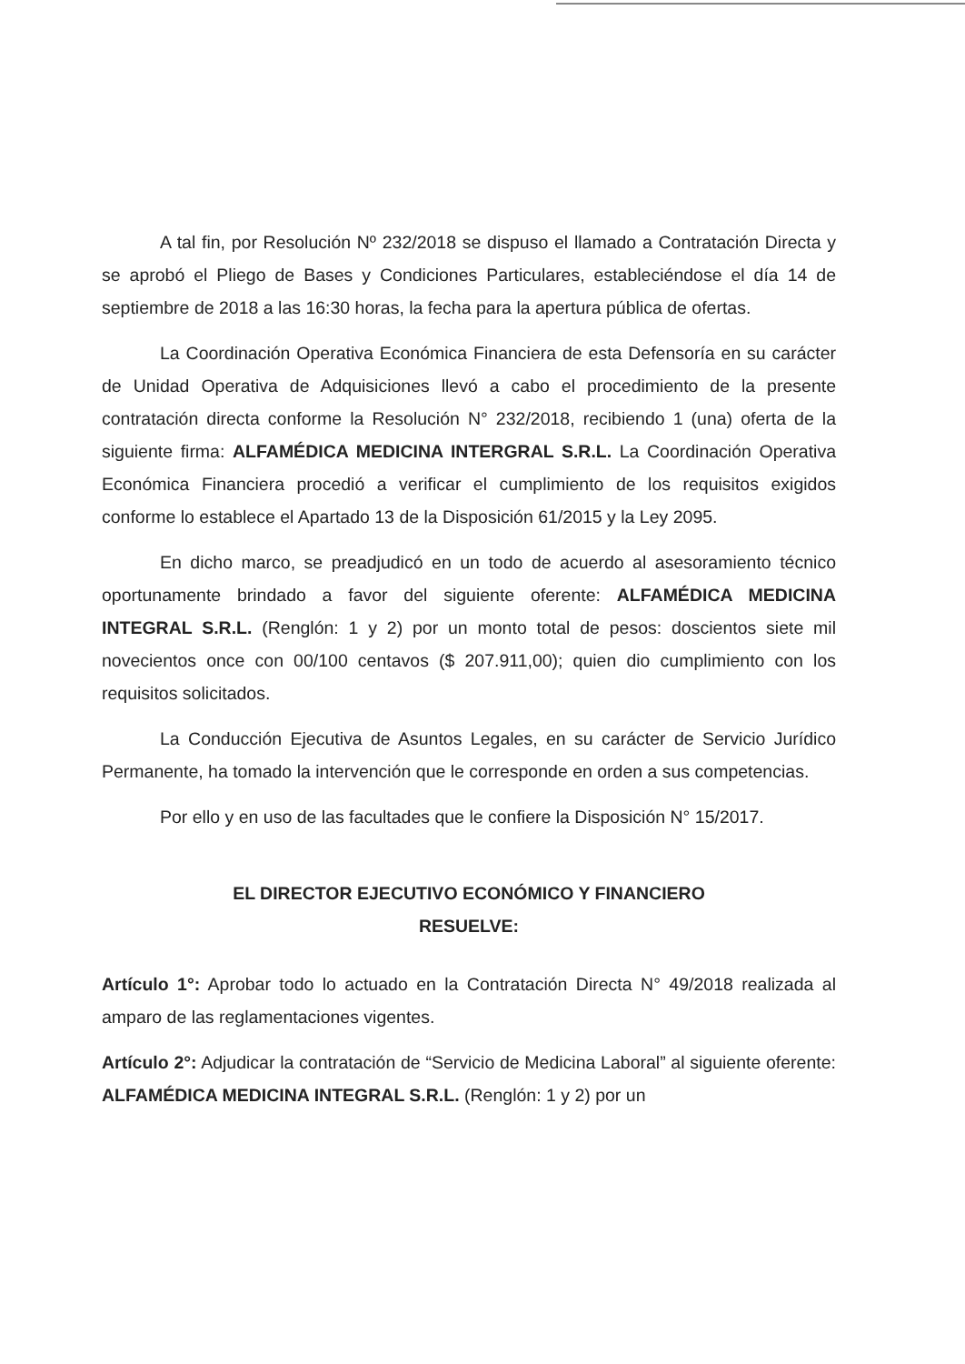A tal fin, por Resolución Nº 232/2018 se dispuso el llamado a Contratación Directa y se aprobó el Pliego de Bases y Condiciones Particulares, estableciéndose el día 14 de septiembre de 2018 a las 16:30 horas, la fecha para la apertura pública de ofertas.
La Coordinación Operativa Económica Financiera de esta Defensoría en su carácter de Unidad Operativa de Adquisiciones llevó a cabo el procedimiento de la presente contratación directa conforme la Resolución N° 232/2018, recibiendo 1 (una) oferta de la siguiente firma: ALFAMÉDICA MEDICINA INTERGRAL S.R.L. La Coordinación Operativa Económica Financiera procedió a verificar el cumplimiento de los requisitos exigidos conforme lo establece el Apartado 13 de la Disposición 61/2015 y la Ley 2095.
En dicho marco, se preadjudicó en un todo de acuerdo al asesoramiento técnico oportunamente brindado a favor del siguiente oferente: ALFAMÉDICA MEDICINA INTEGRAL S.R.L. (Renglón: 1 y 2) por un monto total de pesos: doscientos siete mil novecientos once con 00/100 centavos ($ 207.911,00); quien dio cumplimiento con los requisitos solicitados.
La Conducción Ejecutiva de Asuntos Legales, en su carácter de Servicio Jurídico Permanente, ha tomado la intervención que le corresponde en orden a sus competencias.
Por ello y en uso de las facultades que le confiere la Disposición N° 15/2017.
EL DIRECTOR EJECUTIVO ECONÓMICO Y FINANCIERO
RESUELVE:
Artículo 1°: Aprobar todo lo actuado en la Contratación Directa N° 49/2018 realizada al amparo de las reglamentaciones vigentes.
Artículo 2°: Adjudicar la contratación de “Servicio de Medicina Laboral” al siguiente oferente: ALFAMÉDICA MEDICINA INTEGRAL S.R.L. (Renglón: 1 y 2) por un